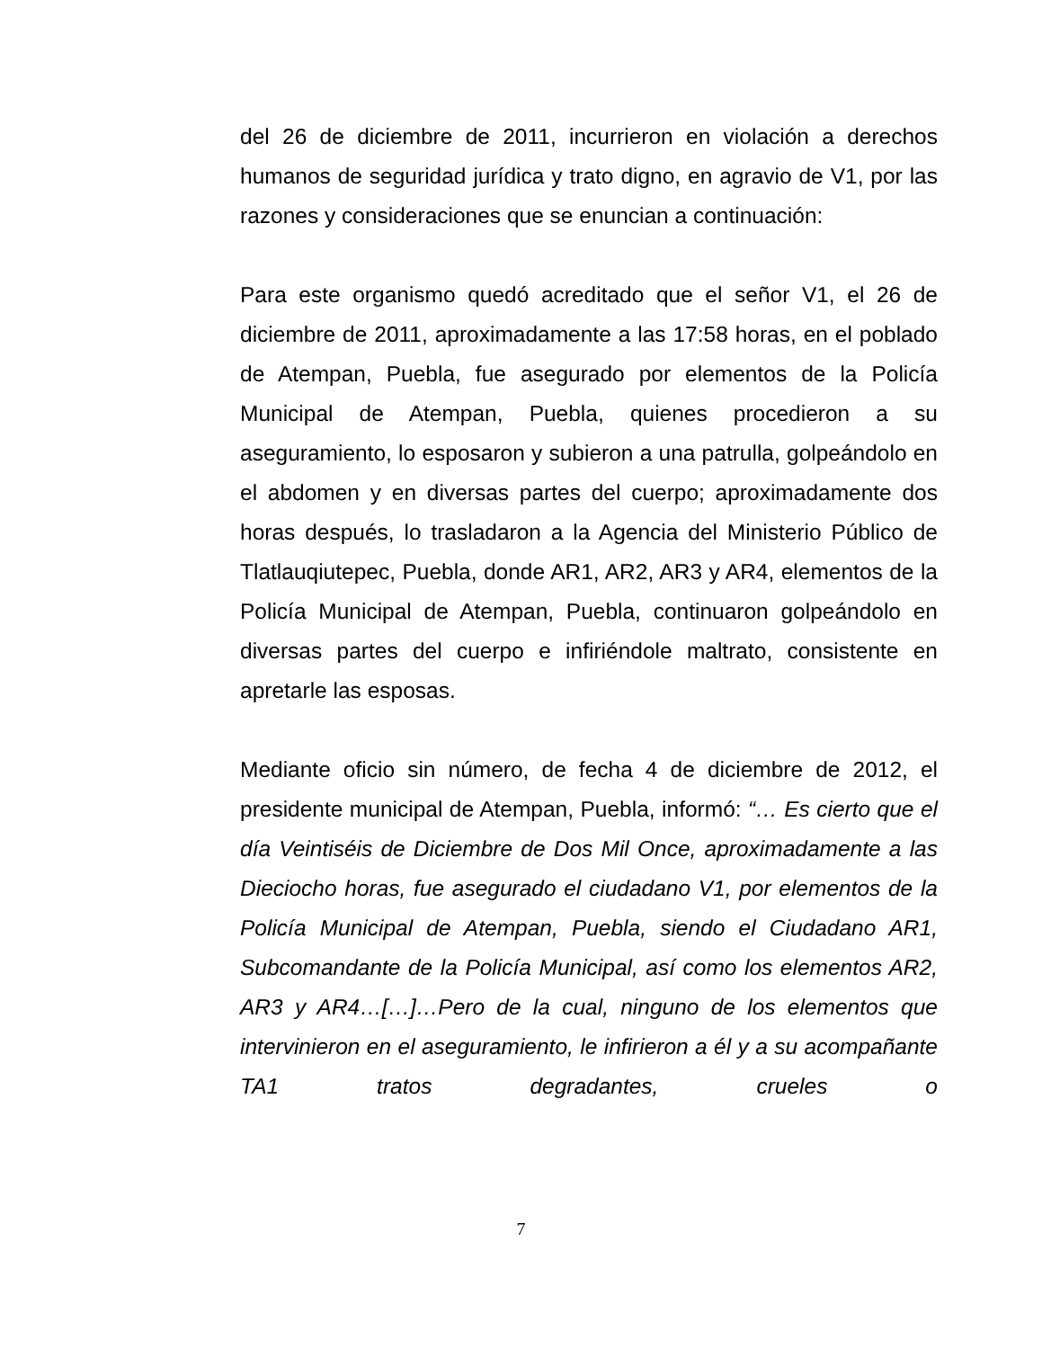del 26 de diciembre de 2011, incurrieron en violación a derechos humanos de seguridad jurídica y trato digno, en agravio de V1, por las razones y consideraciones que se enuncian a continuación:
Para este organismo quedó acreditado que el señor V1, el 26 de diciembre de 2011, aproximadamente a las 17:58 horas, en el poblado de Atempan, Puebla, fue asegurado por elementos de la Policía Municipal de Atempan, Puebla, quienes procedieron a su aseguramiento, lo esposaron y subieron a una patrulla, golpeándolo en el abdomen y en diversas partes del cuerpo; aproximadamente dos horas después, lo trasladaron a la Agencia del Ministerio Público de Tlatlauqiutepec, Puebla, donde AR1, AR2, AR3 y AR4, elementos de la Policía Municipal de Atempan, Puebla, continuaron golpeándolo en diversas partes del cuerpo e infiriéndole maltrato, consistente en apretarle las esposas.
Mediante oficio sin número, de fecha 4 de diciembre de 2012, el presidente municipal de Atempan, Puebla, informó: “… Es cierto que el día Veintiséis de Diciembre de Dos Mil Once, aproximadamente a las Dieciocho horas, fue asegurado el ciudadano V1, por elementos de la Policía Municipal de Atempan, Puebla, siendo el Ciudadano AR1, Subcomandante de la Policía Municipal, así como los elementos AR2, AR3 y AR4…[…]…Pero de la cual, ninguno de los elementos que intervinieron en el aseguramiento, le infirieron a él y a su acompañante TA1 tratos degradantes, crueles o
7